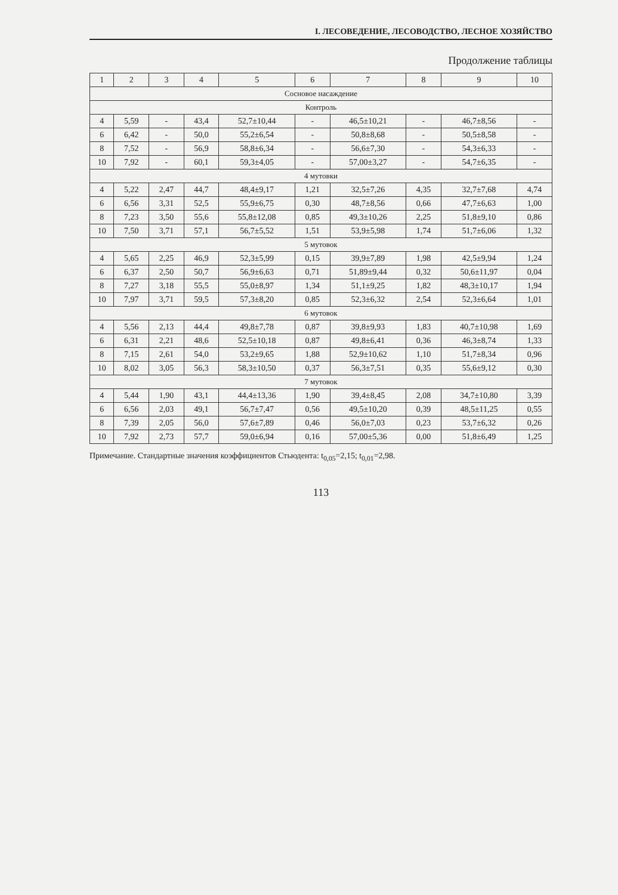I. ЛЕСОВЕДЕНИЕ, ЛЕСОВОДСТВО, ЛЕСНОЕ ХОЗЯЙСТВО
Продолжение таблицы
| 1 | 2 | 3 | 4 | 5 | 6 | 7 | 8 | 9 | 10 |
| --- | --- | --- | --- | --- | --- | --- | --- | --- | --- |
| Сосновое насаждение | | | | | | | | | |
| Контроль | | | | | | | | | |
| 4 | 5,59 | - | 43,4 | 52,7±10,44 | - | 46,5±10,21 | - | 46,7±8,56 | - |
| 6 | 6,42 | - | 50,0 | 55,2±6,54 | - | 50,8±8,68 | - | 50,5±8,58 | - |
| 8 | 7,52 | - | 56,9 | 58,8±6,34 | - | 56,6±7,30 | - | 54,3±6,33 | - |
| 10 | 7,92 | - | 60,1 | 59,3±4,05 | - | 57,00±3,27 | - | 54,7±6,35 | - |
| 4 мутовки | | | | | | | | | |
| 4 | 5,22 | 2,47 | 44,7 | 48,4±9,17 | 1,21 | 32,5±7,26 | 4,35 | 32,7±7,68 | 4,74 |
| 6 | 6,56 | 3,31 | 52,5 | 55,9±6,75 | 0,30 | 48,7±8,56 | 0,66 | 47,7±6,63 | 1,00 |
| 8 | 7,23 | 3,50 | 55,6 | 55,8±12,08 | 0,85 | 49,3±10,26 | 2,25 | 51,8±9,10 | 0,86 |
| 10 | 7,50 | 3,71 | 57,1 | 56,7±5,52 | 1,51 | 53,9±5,98 | 1,74 | 51,7±6,06 | 1,32 |
| 5 мутовок | | | | | | | | | |
| 4 | 5,65 | 2,25 | 46,9 | 52,3±5,99 | 0,15 | 39,9±7,89 | 1,98 | 42,5±9,94 | 1,24 |
| 6 | 6,37 | 2,50 | 50,7 | 56,9±6,63 | 0,71 | 51,89±9,44 | 0,32 | 50,6±11,97 | 0,04 |
| 8 | 7,27 | 3,18 | 55,5 | 55,0±8,97 | 1,34 | 51,1±9,25 | 1,82 | 48,3±10,17 | 1,94 |
| 10 | 7,97 | 3,71 | 59,5 | 57,3±8,20 | 0,85 | 52,3±6,32 | 2,54 | 52,3±6,64 | 1,01 |
| 6 мутовок | | | | | | | | | |
| 4 | 5,56 | 2,13 | 44,4 | 49,8±7,78 | 0,87 | 39,8±9,93 | 1,83 | 40,7±10,98 | 1,69 |
| 6 | 6,31 | 2,21 | 48,6 | 52,5±10,18 | 0,87 | 49,8±6,41 | 0,36 | 46,3±8,74 | 1,33 |
| 8 | 7,15 | 2,61 | 54,0 | 53,2±9,65 | 1,88 | 52,9±10,62 | 1,10 | 51,7±8,34 | 0,96 |
| 10 | 8,02 | 3,05 | 56,3 | 58,3±10,50 | 0,37 | 56,3±7,51 | 0,35 | 55,6±9,12 | 0,30 |
| 7 мутовок | | | | | | | | | |
| 4 | 5,44 | 1,90 | 43,1 | 44,4±13,36 | 1,90 | 39,4±8,45 | 2,08 | 34,7±10,80 | 3,39 |
| 6 | 6,56 | 2,03 | 49,1 | 56,7±7,47 | 0,56 | 49,5±10,20 | 0,39 | 48,5±11,25 | 0,55 |
| 8 | 7,39 | 2,05 | 56,0 | 57,6±7,89 | 0,46 | 56,0±7,03 | 0,23 | 53,7±6,32 | 0,26 |
| 10 | 7,92 | 2,73 | 57,7 | 59,0±6,94 | 0,16 | 57,00±5,36 | 0,00 | 51,8±6,49 | 1,25 |
Примечание. Стандартные значения коэффициентов Стьюдента: t<sub>0,05</sub>=2,15; t<sub>0,01</sub>=2,98.
113